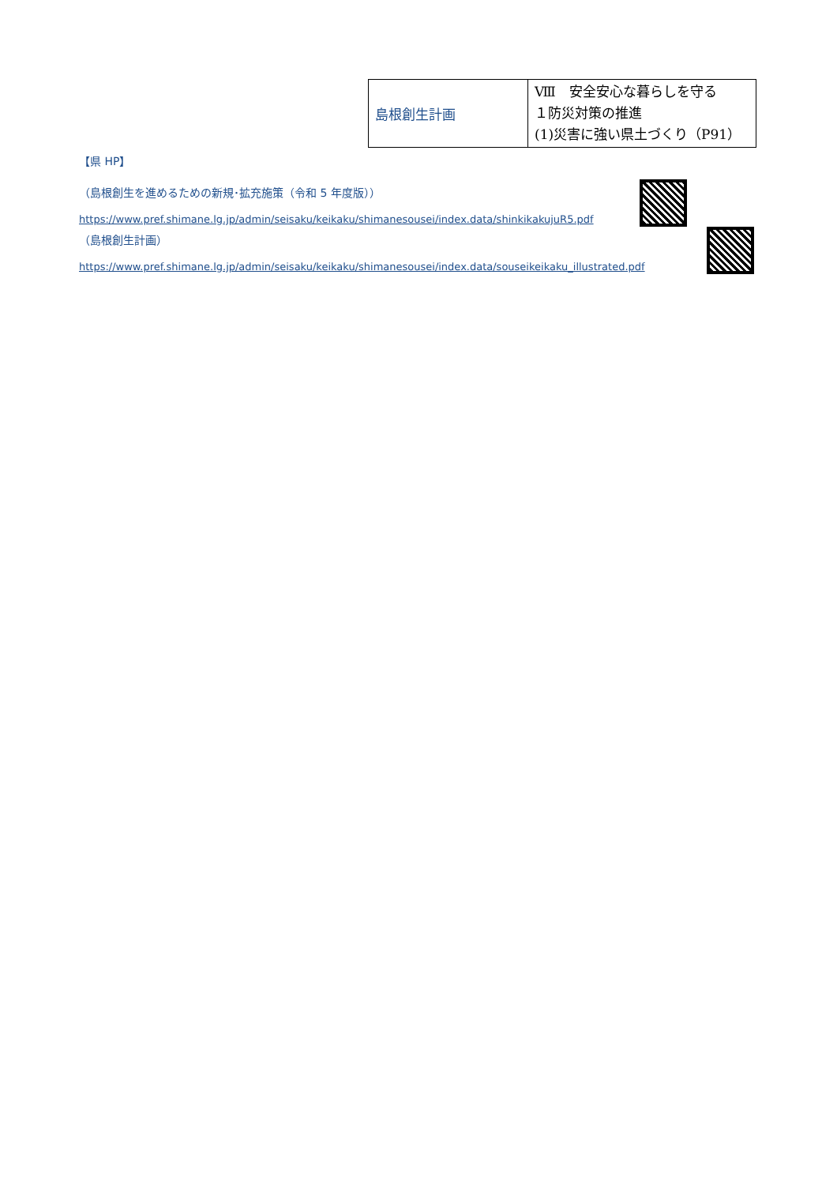| 島根創生計画 | Ⅷ 安全安心な暮らしを守る １防災対策の推進 (1)災害に強い県土づくり（P91） |
【県 HP】
（島根創生を進めるための新規･拡充施策（令和 5 年度版））
https://www.pref.shimane.lg.jp/admin/seisaku/keikaku/shimanesousei/index.data/shinkikakujuR5.pdf
（島根創生計画）
https://www.pref.shimane.lg.jp/admin/seisaku/keikaku/shimanesousei/index.data/souseikeikaku_illustrated.pdf